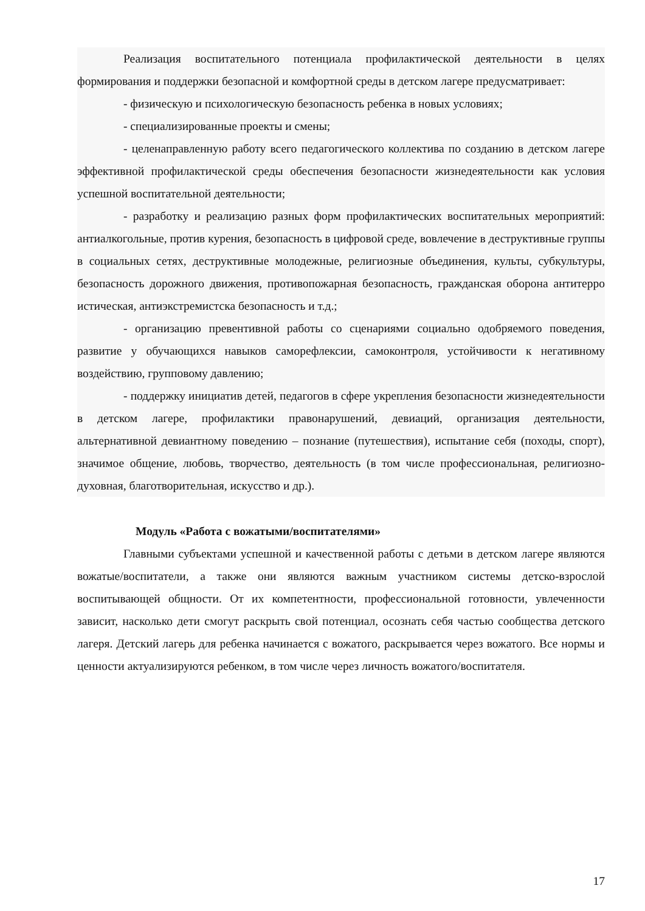Реализация воспитательного потенциала профилактической деятельности в целях формирования и поддержки безопасной и комфортной среды в детском лагере предусматривает:
- физическую и психологическую безопасность ребенка в новых условиях;
- специализированные проекты и смены;
- целенаправленную работу всего педагогического коллектива по созданию в детском лагере эффективной профилактической среды обеспечения безопасности жизнедеятельности как условия успешной воспитательной деятельности;
- разработку и реализацию разных форм профилактических воспитательных мероприятий: антиалкогольные, против курения, безопасность в цифровой среде, вовлечение в деструктивные группы в социальных сетях, деструктивные молодежные, религиозные объединения, культы, субкультуры, безопасность дорожного движения, противопожарная безопасность, гражданская оборона антитерро истическая, антиэкстремистска безопасность и т.д.;
- организацию превентивной работы со сценариями социально одобряемого поведения, развитие у обучающихся навыков саморефлексии, самоконтроля, устойчивости к негативному воздействию, групповому давлению;
- поддержку инициатив детей, педагогов в сфере укрепления безопасности жизнедеятельности в детском лагере, профилактики правонарушений, девиаций, организация деятельности, альтернативной девиантному поведению – познание (путешествия), испытание себя (походы, спорт), значимое общение, любовь, творчество, деятельность (в том числе профессиональная, религиозно-духовная, благотворительная, искусство и др.).
Модуль «Работа с вожатыми/воспитателями»
Главными субъектами успешной и качественной работы с детьми в детском лагере являются вожатые/воспитатели, а также они являются важным участником системы детско-взрослой воспитывающей общности. От их компетентности, профессиональной готовности, увлеченности зависит, насколько дети смогут раскрыть свой потенциал, осознать себя частью сообщества детского лагеря. Детский лагерь для ребенка начинается с вожатого, раскрывается через вожатого. Все нормы и ценности актуализируются ребенком, в том числе через личность вожатого/воспитателя.
17